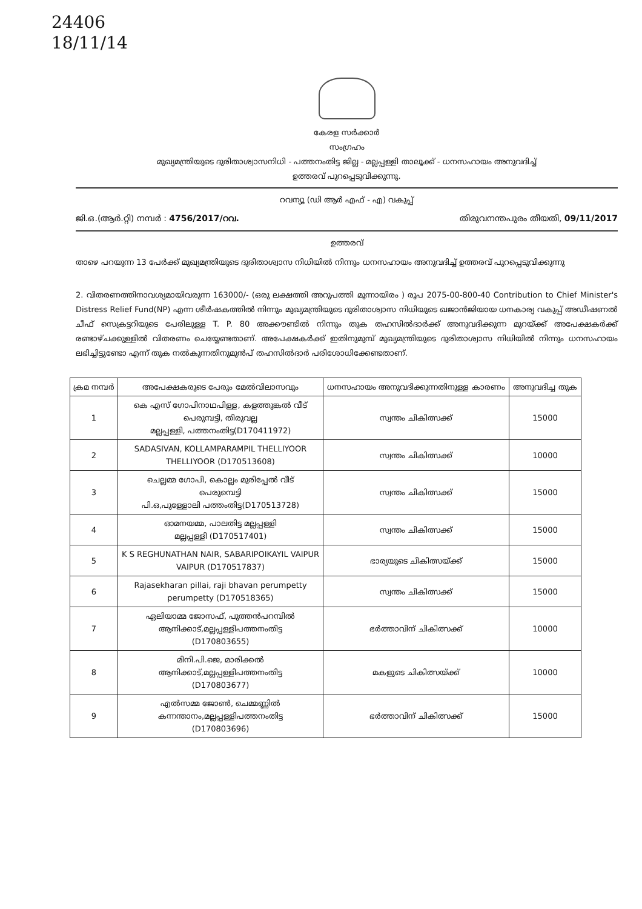24406
18/11/14
കേരള സർക്കാർ
സംഗ്രഹം
മുഖ്യമന്ത്രിയുടെ ദുരിതാശ്വാസനിധി - പത്തനംതിട്ട ജില്ല - മല്ലപ്പള്ളി താലൂക്ക് - ധനസഹായം അനുവദിച്ച്
ഉത്തരവ് പുറപ്പെടുവിക്കുന്നു.
റവന്യൂ (ഡി ആർ എഫ് - എ) വകുപ്പ്
ജി.ഒ.(ആർ.റ്റി) നമ്പർ : 4756/2017/റവ. തിരുവനന്തപുരം തീയതി, 09/11/2017
ഉത്തരവ്
താഴെ പറയുന്ന 13 പേർക്ക് മുഖ്യമന്ത്രിയുടെ ദുരിതാശ്വാസ നിധിയിൽ നിന്നും ധനസഹായം അനുവദിച്ച് ഉത്തരവ് പുറപ്പെടുവിക്കുന്നു
2. വിതരണത്തിനാവശ്യമായിവരുന്ന 163000/- (ഒരു ലക്ഷത്തി അറുപത്തി മൂന്നായിരം ) രൂപ 2075-00-800-40 Contribution to Chief Minister's Distress Relief Fund(NP) എന്ന ശീർഷകത്തിൽ നിന്നും മുഖ്യമന്ത്രിയുടെ ദുരിതാശ്വാസ നിധിയുടെ ഖജാൻജിയായ ധനകാര്യ വകുപ്പ് അഡീഷണൽ ചീഫ് സെക്രട്ടറിയുടെ പേരിലുള്ള T. P. 80 അക്കൗണ്ടിൽ നിന്നും തുക തഹസിൽദാർക്ക് അനുവദിക്കുന്ന മുറയ്ക്ക് അപേക്ഷകർക്ക് രണ്ടാഴ്ചക്കുള്ളിൽ വിതരണം ചെയ്യേണ്ടതാണ്. അപേക്ഷകർക്ക് ഇതിനുമുമ്പ് മുഖ്യമന്ത്രിയുടെ ദുരിതാശ്വാസ നിധിയിൽ നിന്നും ധനസഹായം ലഭിച്ചിട്ടുണ്ടോ എന്ന് തുക നൽകുന്നതിനുമുൻപ് തഹസിൽദാർ പരിശോധിക്കേണ്ടതാണ്.
| ക്രമ നമ്പർ | അപേക്ഷകരുടെ പേരും മേൽവിലാസവും | ധനസഹായം അനുവദിക്കുന്നതിനുള്ള കാരണം | അനുവദിച്ച തുക |
| --- | --- | --- | --- |
| 1 | കെ എസ് ഗോപിനാഥപിള്ള, കളത്തുങ്കൽ വീട് പെരുമ്പട്ടി, തിരുവല്ല മല്ലപ്പള്ളി, പത്തനംതിട്ട(D170411972) | സ്വന്തം ചികിത്സക്ക് | 15000 |
| 2 | SADASIVAN, KOLLAMPARAMPIL THELLIYOOR THELLIYOOR (D170513608) | സ്വന്തം ചികിത്സക്ക് | 10000 |
| 3 | ചെല്ലമ്മ ഗോപി, കൊല്ലം മുരിപ്പേൽ വീട് പെരുമ്പെട്ടി പി.ഒ,പുള്ളോലി പത്തംതിട്ട(D170513728) | സ്വന്തം ചികിത്സക്ക് | 15000 |
| 4 | ഓമനയമ്മ, പാലതിട്ട മല്ലപ്പള്ളി മല്ലപ്പള്ളി (D170517401) | സ്വന്തം ചികിത്സക്ക് | 15000 |
| 5 | K S REGHUNATHAN NAIR, SABARIPOIKAYIL VAIPUR VAIPUR (D170517837) | ഭാര്യയുടെ ചികിത്സയ്ക്ക് | 15000 |
| 6 | Rajasekharan pillai, raji bhavan perumpetty perumpetty (D170518365) | സ്വന്തം ചികിത്സക്ക് | 15000 |
| 7 | ഏലിയാമ്മ ജോസഫ്, പുത്തൻപറമ്പിൽ ആനിക്കാട്,മല്ലപ്പള്ളിപത്തനംതിട്ട (D170803655) | ഭർത്താവിന് ചികിത്സക്ക് | 10000 |
| 8 | മിനി.പി.ജെ, മാരിക്കൽ ആനിക്കാട്,മല്ലപ്പള്ളിപത്തനംതിട്ട (D170803677) | മകളുടെ ചികിത്സയ്ക്ക് | 10000 |
| 9 | എൽസമ്മ ജോൺ, ചെമ്മണ്ണിൽ കന്നന്താനം,മല്ലപ്പള്ളിപത്തനംതിട്ട (D170803696) | ഭർത്താവിന് ചികിത്സക്ക് | 15000 |